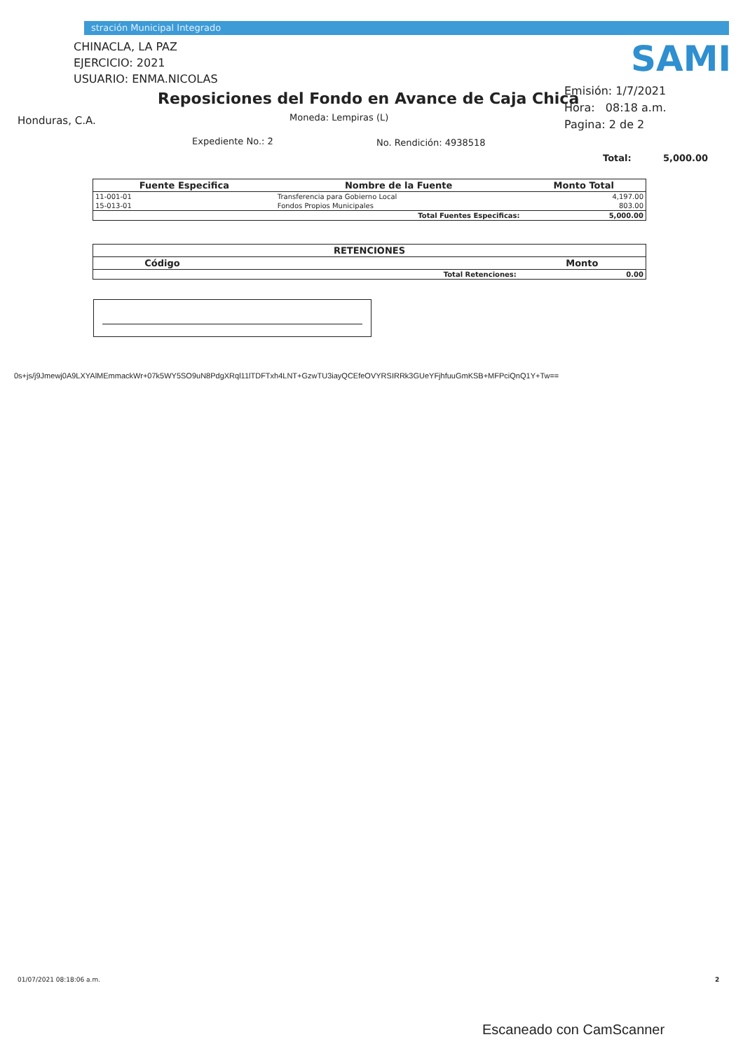stración Municipal Integrado
CHINACLA, LA PAZ
EJERCICIO: 2021
USUARIO: ENMA.NICOLAS
SAMI
Reposiciones del Fondo en Avance de Caja Chica
Emisión: 1/7/2021
Hora: 08:18 a.m.
Pagina: 2 de 2
Honduras, C.A. Moneda: Lempiras (L)
Expediente No.: 2 No. Rendición: 4938518
Total: 5,000.00
| Fuente Especifica | Nombre de la Fuente | Monto Total |
| --- | --- | --- |
| 11-001-01 | Transferencia para Gobierno Local | 4,197.00 |
| 15-013-01 | Fondos Propios Municipales | 803.00 |
| | Total Fuentes Especificas: | 5,000.00 |
| RETENCIONES | | |
| --- | --- | --- |
| Código | | Monto |
| | Total Retenciones: | 0.00 |
0s+js/j9Jmewj0A9LXYAlMEmmackWr+07k5WY5SO9uN8PdgXRql11lTDFTxh4LNT+GzwTU3iayQCEfeOVYRSIRRk3GUeYFjhfuuGmKSB+MFPciQnQ1Y+Tw==
01/07/2021 08:18:06 a.m. 2
Escaneado con CamScanner